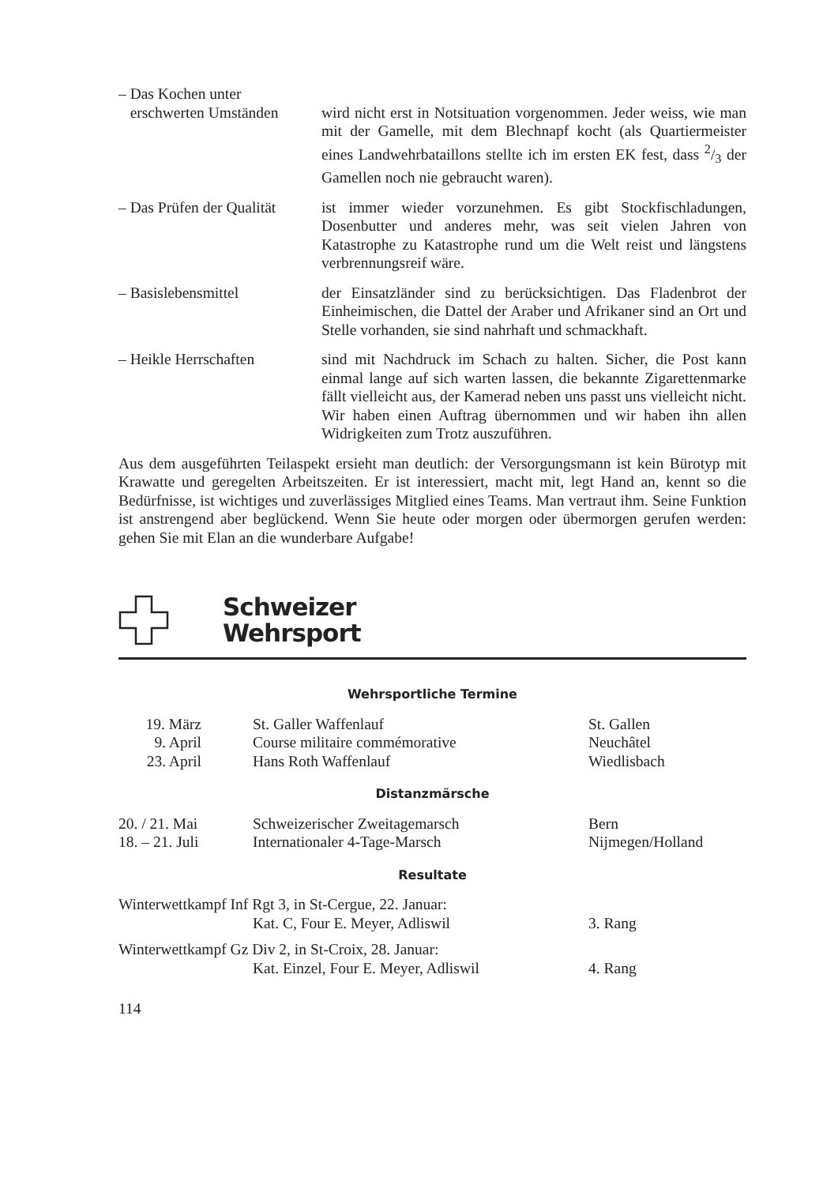| – Das Kochen unter erschwerten Umständen | wird nicht erst in Notsituation vorgenommen. Jeder weiss, wie man mit der Gamelle, mit dem Blechnapf kocht (als Quartiermeister eines Landwehrbataillons stellte ich im ersten EK fest, dass 2/3 der Gamellen noch nie gebraucht waren). |
| – Das Prüfen der Qualität | ist immer wieder vorzunehmen. Es gibt Stockfischladungen, Dosenbutter und anderes mehr, was seit vielen Jahren von Katastrophe zu Katastrophe rund um die Welt reist und längstens verbrennungsreif wäre. |
| – Basislebensmittel | der Einsatzländer sind zu berücksichtigen. Das Fladenbrot der Einheimischen, die Dattel der Araber und Afrikaner sind an Ort und Stelle vorhanden, sie sind nahrhaft und schmackhaft. |
| – Heikle Herrschaften | sind mit Nachdruck im Schach zu halten. Sicher, die Post kann einmal lange auf sich warten lassen, die bekannte Zigarettenmarke fällt vielleicht aus, der Kamerad neben uns passt uns vielleicht nicht. Wir haben einen Auftrag übernommen und wir haben ihn allen Widrigkeiten zum Trotz auszuführen. |
Aus dem ausgeführten Teilaspekt ersieht man deutlich: der Versorgungsmann ist kein Bürotyp mit Krawatte und geregelten Arbeitszeiten. Er ist interessiert, macht mit, legt Hand an, kennt so die Bedürfnisse, ist wichtiges und zuverlässiges Mitglied eines Teams. Man vertraut ihm. Seine Funktion ist anstrengend aber beglückend. Wenn Sie heute oder morgen oder übermorgen gerufen werden: gehen Sie mit Elan an die wunderbare Aufgabe!
Schweizer
Wehrsport
Wehrsportliche Termine
| 19. März | St. Galler Waffenlauf | St. Gallen |
| 9. April | Course militaire commémorative | Neuchâtel |
| 23. April | Hans Roth Waffenlauf | Wiedlisbach |
Distanzmärsche
| 20. / 21. Mai | Schweizerischer Zweitagemarsch | Bern |
| 18. – 21. Juli | Internationaler 4-Tage-Marsch | Nijmegen/Holland |
Resultate
| Winterwettkampf Inf Rgt 3, in St-Cergue, 22. Januar: | | |
| | Kat. C, Four E. Meyer, Adliswil | 3. Rang |
| Winterwettkampf Gz Div 2, in St-Croix, 28. Januar: | | |
| | Kat. Einzel, Four E. Meyer, Adliswil | 4. Rang |
114